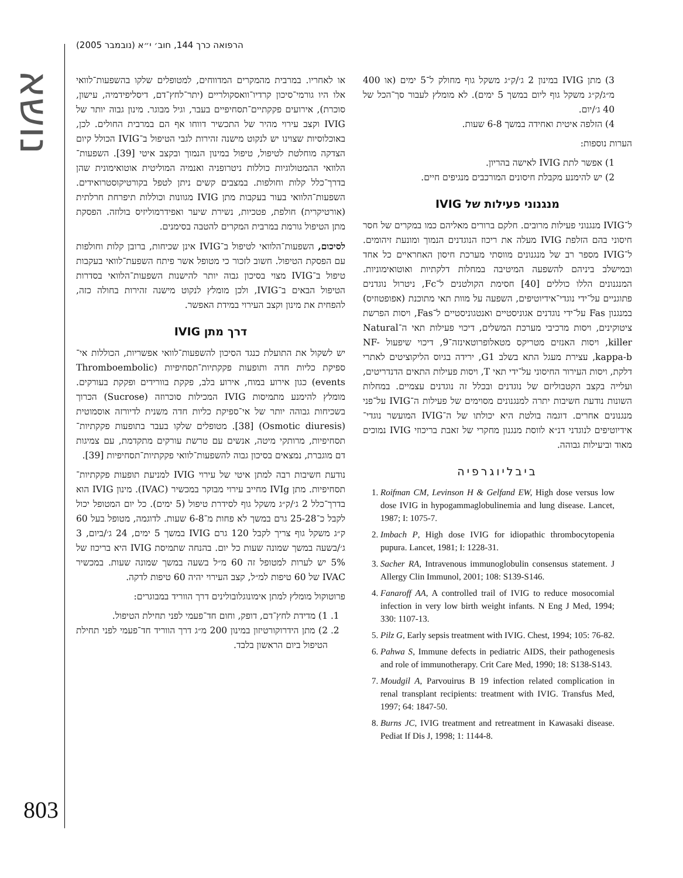הרפואה כרך 144, חוב׳ י״א (נובמבר 2005)
נושא
או לאחריו. במרבית מהמקרים המדווחים, למטופלים שלקו בהשפעות־לוואי אלו היו גורמי־סיכון קרדיו־וואסקולריים (יתר־לחץ־דם, דיסליפידמיה, עישון, סוכרת), אירועים פקקתיים־תסחיפיים בעבר, וגיל מבוגר. מינון גבוה יותר של IVIG וקצב עירוי מהיר של התכשיר דווחו אף הם במרבית החולים. לכן, באוכלוסיות שצוינו יש לנקוט מישנה זהירות לגבי הטיפול ב־IVIG הכולל קיום הצדקה מוחלטת לטיפול, טיפול במינון הנמוך ובקצב איטי [39]. השפעות־הלוואי ההמטולוגיות כוללות ניטרופניה ואנמיה המוליטית אוטואימונית שהן בדרך־כלל קלות וחולפות. במצבים קשים ניתן לטפל בקורטיקוסטרואידים. השפעות־הלוואי בעור בעקבות מתן IVIG מגוונות וכוללות תיפרחת חרלתית (אורטיקרית) חולפת, פטכיות, נשירת שיער ואפידרמוליזיס בולוזה. הפסקת מתן הטיפול גורמת במרבית המקרים להטבה בסימנים.
לסיכום, השפעות־הלוואי לטיפול ב־IVIG אינן שכיחות, ברובן קלות וחולפות עם הפסקת הטיפול. חשוב לזכור כי מטופל אשר פיתח השפעת־לוואי בעקבות טיפול ב־IVIG מצוי בסיכון גבוה יותר להישנות השפעות־הלוואי בסדרות הטיפול הבאים ב־IVIG, ולכן מומלץ לנקוט מישנה זהירות בחולה כזה, להפחית את מינון וקצב העירוי במידת האפשר.
דרך מתן IVIG
יש לשקול את התועלת כנגד הסיכון להשפעות־לוואי אפשריות, הכוללות אי־ספיקת כליות חדה ותופעות פקקתיות־תסחיפיות (Thromboembolic events) כגון אירוע במוח, אירוע בלב, פקקת בוורידים ופקקת בעורקים. מומלץ להימנע מתמיסות IVIG המכילות סוכרוזה (Sucrose) הכרוך בשכיחות גבוהה יותר של אי־ספיקת כליות חדה משנית לדיורזה אוסמוטית (Osmotic diuresis) [38]. מטופלים שלקו בעבר בתופעות פקקתיות־תסחיפיות, מרותקי מיטה, אנשים עם טרשת עורקים מתקדמת, עם צמיגות דם מוגברת, נמצאים בסיכון גבוה להשפעות־לוואי פקקתיות־תסחיפיות [39].
נודעת חשיבות רבה למתן איטי של עירוי IVIG למניעת תופעות פקקתיות־תסחיפיות. מתן IVIg מחייב עירוי מבוקר במכשיר (IVAC). מינון IVIG הוא בדרך־כלל 2 ג׳/ק״ג משקל גוף לסידרת טיפול (5 ימים). כל יום המטופל יכול לקבל כ־25-28 גרם במשך לא פחות מ־6-8 שעות. לדוגמה, מטופל בעל 60 ק״ג משקל גוף צריך לקבל 120 גרם IVIG במשך 5 ימים, 24 ג׳/ביום, 3 ג׳/בשעה במשך שמונה שעות כל יום. בהנחה שתמיסת IVIG היא בריכוז של 5% יש לערות למטופל זה 60 מ״ל בשעה במשך שמונה שעות. במכשיר IVAC של 60 טיפות למ״ל, קצב העירוי יהיה 60 טיפות לדקה.
פרוטוקול מומלץ למתן אימונוגלובולינים דרך הווריד במבוגרים:
1. 1) מדידת לחץ־דם, דופק, וחום חד־פעמי לפני תחילת הטיפול.
2. 2) מתן הידרוקורטיזון במינון 200 מ״ג דרך הווריד חד־פעמי לפני תחילת הטיפול ביום הראשון בלבד.
3) מתן IVIG במינון 2 ג׳/ק״ג משקל גוף מחולק ל־5 ימים (או 400 מ״ג/ק״ג משקל גוף ליום במשך 5 ימים). לא מומלץ לעבור סך־הכל של 40 ג׳/יום.
4) הזלפה איטית ואחידה במשך 6-8 שעות.
הערות נוספות:
1) אפשר לתת IVIG לאישה בהריון.
2) יש להימנע מקבלת חיסונים המורכבים מנגיפים חיים.
מנגנוני פעילות של IVIG
ל־IVIG מנגנוני פעילות מרובים. חלקם ברורים מאליהם כמו במקרים של חסר חיסוני בהם הזלפת IVIG מעלה את ריכוז הנוגדנים הנמוך ומונעת זיהומים. ל־IVIG מספר רב של מנגנונים מווסתי מערכת חיסון האחראיים כל אחד ובמישלב ביניהם להשפעה המיטיבה במחלות דלקתיות ואוטואימוניות. המנגנונים הללו כוללים [40] חסימת הקולטנים ל־Fc, ניטרול נוגדנים פתוגניים על־ידי נוגדי־אידיוטיפים, השפעה על מוות תאי מתוכנת (אפופטוזיס) במנגנון Fas על־ידי נוגדנים אגוניסטיים ואנטגוניסטיים ל־Fas, ויסות הפרשת ציטוקינים, ויסות מרכיבי מערכת המשלים, דיכוי פעילות תאי ה־Natural killer, ויסות האנזים מטריקס מטאלופרוטאינזה־9, דיכוי שיפעול NF-kappa-b, עצירת מעגל התא בשלב G1, ירידה בגיוס הליקוציטים לאתרי דלקת, ויסות העירור החיסוני על־ידי תאי T, ויסות פעילות התאים הדנדריטים, ועלייה בקצב הקטבוליזם של נוגדנים ובכלל זה נוגדנים עצמיים. במחלות השונות נודעת חשיבות יתרה למנגנונים מסוימים של פעילות ה־IVIG על־פני מנגנונים אחרים. דוגמה בולטת היא יכולתו של ה־IVIG המועשר נוגדי־אידיוטיפים לנוגדני דנ״א לווסת מנגנון מחקרי של זאבת בריכוזי IVIG נמוכים מאוד וביעילות גבוהה.
ביבליוגרפיה
1. Roifman CM, Levinson H & Gelfand EW, High dose versus low dose IVIG in hypogammaglobulinemia and lung disease. Lancet, 1987; I: 1075-7.
2. Imbach P, High dose IVIG for idiopathic thrombocytopenia pupura. Lancet, 1981; I: 1228-31.
3. Sacher RA, Intravenous immunoglobulin consensus statement. J Allergy Clin Immunol, 2001; 108: S139-S146.
4. Fanaroff AA, A controlled trail of IVIG to reduce mosocomial infection in very low birth weight infants. N Eng J Med, 1994; 330: 1107-13.
5. Pilz G, Early sepsis treatment with IVIG. Chest, 1994; 105: 76-82.
6. Pahwa S, Immune defects in pediatric AIDS, their pathogenesis and role of immunotherapy. Crit Care Med, 1990; 18: S138-S143.
7. Moudgil A, Parvouirus B 19 infection related complication in renal transplant recipients: treatment with IVIG. Transfus Med, 1997; 64: 1847-50.
8. Burns JC, IVIG treatment and retreatment in Kawasaki disease. Pediat If Dis J, 1998; 1: 1144-8.
803